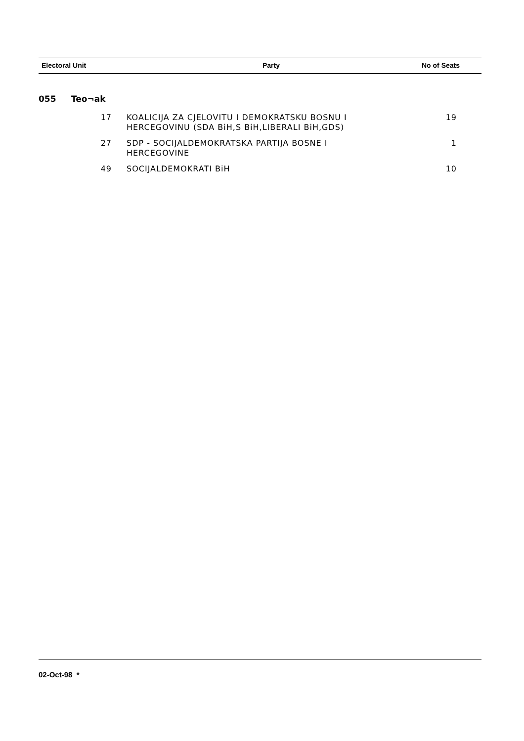| Electoral Unit | Party | No of Seats |
| --- | --- | --- |
055 Teo¬ak
| 17 | KOALICIJA ZA CJELOVITU I DEMOKRATSKU BOSNU I HERCEGOVINU (SDA BiH,S BiH,LIBERALI BiH,GDS) | 19 |
| 27 | SDP - SOCIJALDEMOKRATSKA PARTIJA BOSNE I HERCEGOVINE | 1 |
| 49 | SOCIJALDEMOKRATI BiH | 10 |
02-Oct-98 *